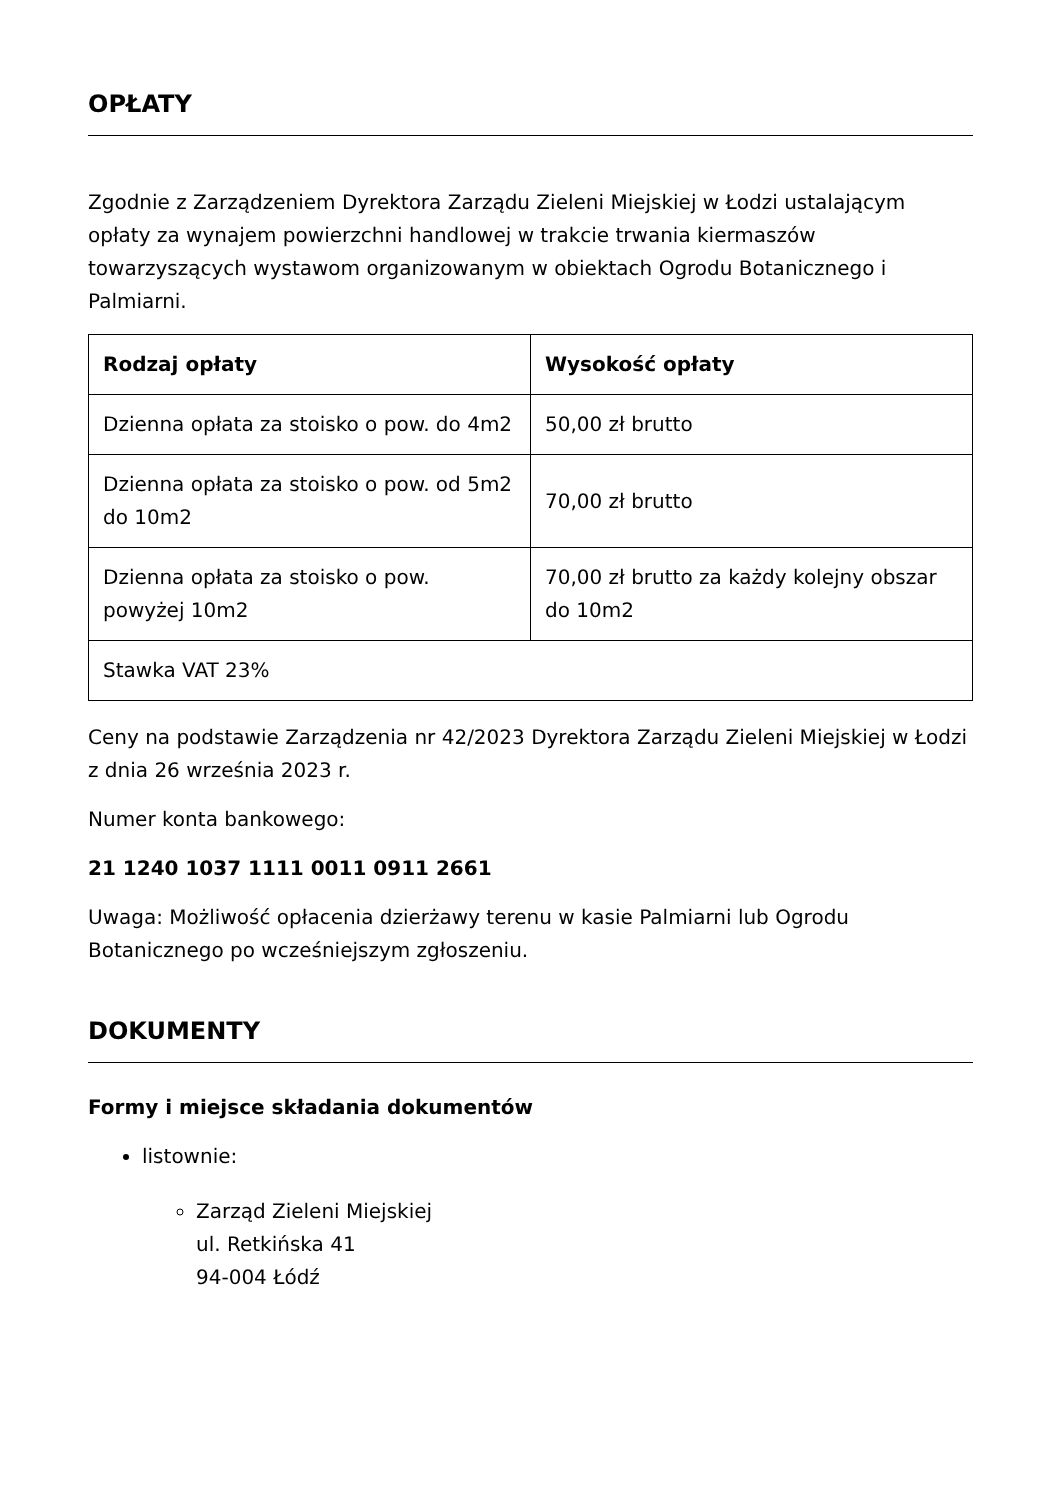OPŁATY
Zgodnie z Zarządzeniem Dyrektora Zarządu Zieleni Miejskiej w Łodzi ustalającym opłaty za wynajem powierzchni handlowej w trakcie trwania kiermaszów towarzyszących wystawom organizowanym w obiektach Ogrodu Botanicznego i Palmiarni.
| Rodzaj opłaty | Wysokość opłaty |
| --- | --- |
| Dzienna opłata za stoisko o pow. do 4m2 | 50,00 zł brutto |
| Dzienna opłata za stoisko o pow. od 5m2 do 10m2 | 70,00 zł brutto |
| Dzienna opłata za stoisko o pow. powyżej 10m2 | 70,00 zł brutto za każdy kolejny obszar do 10m2 |
| Stawka VAT 23% | |
Ceny na podstawie Zarządzenia nr 42/2023 Dyrektora Zarządu Zieleni Miejskiej w Łodzi z dnia 26 września 2023 r.
Numer konta bankowego:
21 1240 1037 1111 0011 0911 2661
Uwaga: Możliwość opłacenia dzierżawy terenu w kasie Palmiarni lub Ogrodu Botanicznego po wcześniejszym zgłoszeniu.
DOKUMENTY
Formy i miejsce składania dokumentów
listownie:
Zarząd Zieleni Miejskiej
ul. Retkińska 41
94-004 Łódź